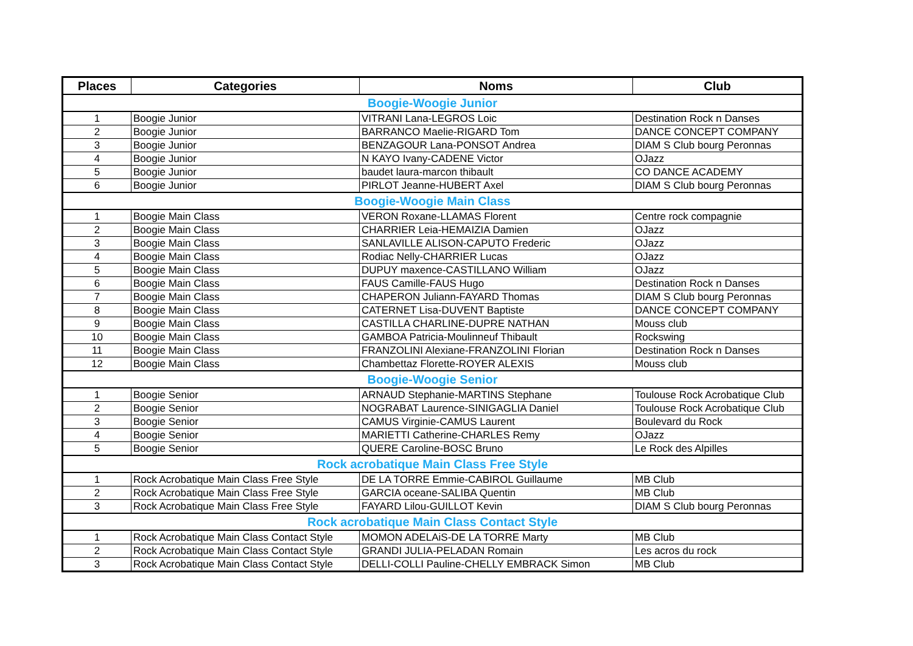| Places | Categories | Noms | Club |
| --- | --- | --- | --- |
| Boogie-Woogie Junior | | | |
| 1 | Boogie Junior | VITRANI Lana-LEGROS Loic | Destination Rock n Danses |
| 2 | Boogie Junior | BARRANCO Maelie-RIGARD Tom | DANCE CONCEPT COMPANY |
| 3 | Boogie Junior | BENZAGOUR Lana-PONSOT Andrea | DIAM S Club bourg Peronnas |
| 4 | Boogie Junior | N KAYO Ivany-CADENE Victor | OJazz |
| 5 | Boogie Junior | baudet laura-marcon thibault | CO DANCE ACADEMY |
| 6 | Boogie Junior | PIRLOT Jeanne-HUBERT Axel | DIAM S Club bourg Peronnas |
| Boogie-Woogie Main Class | | | |
| 1 | Boogie Main Class | VERON Roxane-LLAMAS Florent | Centre rock compagnie |
| 2 | Boogie Main Class | CHARRIER Leia-HEMAIZIA Damien | OJazz |
| 3 | Boogie Main Class | SANLAVILLE ALISON-CAPUTO Frederic | OJazz |
| 4 | Boogie Main Class | Rodiac Nelly-CHARRIER Lucas | OJazz |
| 5 | Boogie Main Class | DUPUY maxence-CASTILLANO William | OJazz |
| 6 | Boogie Main Class | FAUS Camille-FAUS Hugo | Destination Rock n Danses |
| 7 | Boogie Main Class | CHAPERON Juliann-FAYARD Thomas | DIAM S Club bourg Peronnas |
| 8 | Boogie Main Class | CATERNET Lisa-DUVENT Baptiste | DANCE CONCEPT COMPANY |
| 9 | Boogie Main Class | CASTILLA CHARLINE-DUPRE NATHAN | Mouss club |
| 10 | Boogie Main Class | GAMBOA Patricia-Moulinneuf Thibault | Rockswing |
| 11 | Boogie Main Class | FRANZOLINI Alexiane-FRANZOLINI Florian | Destination Rock n Danses |
| 12 | Boogie Main Class | Chambettaz Florette-ROYER ALEXIS | Mouss club |
| Boogie-Woogie Senior | | | |
| 1 | Boogie Senior | ARNAUD Stephanie-MARTINS Stephane | Toulouse Rock Acrobatique Club |
| 2 | Boogie Senior | NOGRABAT Laurence-SINIGAGLIA Daniel | Toulouse Rock Acrobatique Club |
| 3 | Boogie Senior | CAMUS Virginie-CAMUS Laurent | Boulevard du Rock |
| 4 | Boogie Senior | MARIETTI Catherine-CHARLES Remy | OJazz |
| 5 | Boogie Senior | QUERE Caroline-BOSC Bruno | Le Rock des Alpilles |
| Rock acrobatique Main Class Free Style | | | |
| 1 | Rock Acrobatique Main Class Free Style | DE LA TORRE Emmie-CABIROL Guillaume | MB Club |
| 2 | Rock Acrobatique Main Class Free Style | GARCIA oceane-SALIBA Quentin | MB Club |
| 3 | Rock Acrobatique Main Class Free Style | FAYARD Lilou-GUILLOT Kevin | DIAM S Club bourg Peronnas |
| Rock acrobatique Main Class Contact Style | | | |
| 1 | Rock Acrobatique Main Class Contact Style | MOMON ADELAiS-DE LA TORRE Marty | MB Club |
| 2 | Rock Acrobatique Main Class Contact Style | GRANDI JULIA-PELADAN Romain | Les acros du rock |
| 3 | Rock Acrobatique Main Class Contact Style | DELLI-COLLI Pauline-CHELLY EMBRACK Simon | MB Club |